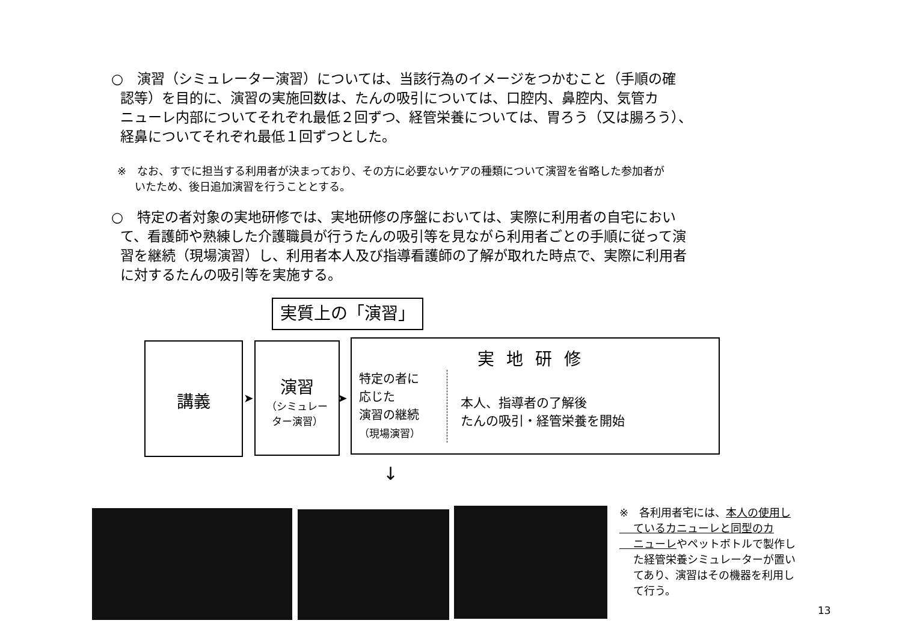○　演習（シミュレーター演習）については、当該行為のイメージをつかむこと（手順の確
認等）を目的に、演習の実施回数は、たんの吸引については、口腔内、鼻腔内、気管カ
ニューレ内部についてそれぞれ最低２回ずつ、経管栄養については、胃ろう（又は腸ろう）、
経鼻についてそれぞれ最低１回ずつとした。
※　なお、すでに担当する利用者が決まっており、その方に必要ないケアの種類について演習を省略した参加者が
いたため、後日追加演習を行うこととする。
○　特定の者対象の実地研修では、実地研修の序盤においては、実際に利用者の自宅におい
て、看護師や熟練した介護職員が行うたんの吸引等を見ながら利用者ごとの手順に従って演
習を継続（現場演習）し、利用者本人及び指導看護師の了解が取れた時点で、実際に利用者
に対するたんの吸引等を実施する。
実質上の「演習」
講義
演習
（シミュレー
ター演習）
実地研修
特定の者に
応じた
演習の継続
（現場演習）
本人、指導者の了解後
たんの吸引・経管栄養を開始
➤ ➤
↓
※　各利用者宅には、本人の使用し
ているカニューレと同型のカ
ニューレやペットボトルで製作し
た経管栄養シミュレーターが置い
てあり、演習はその機器を利用し
て行う。
13